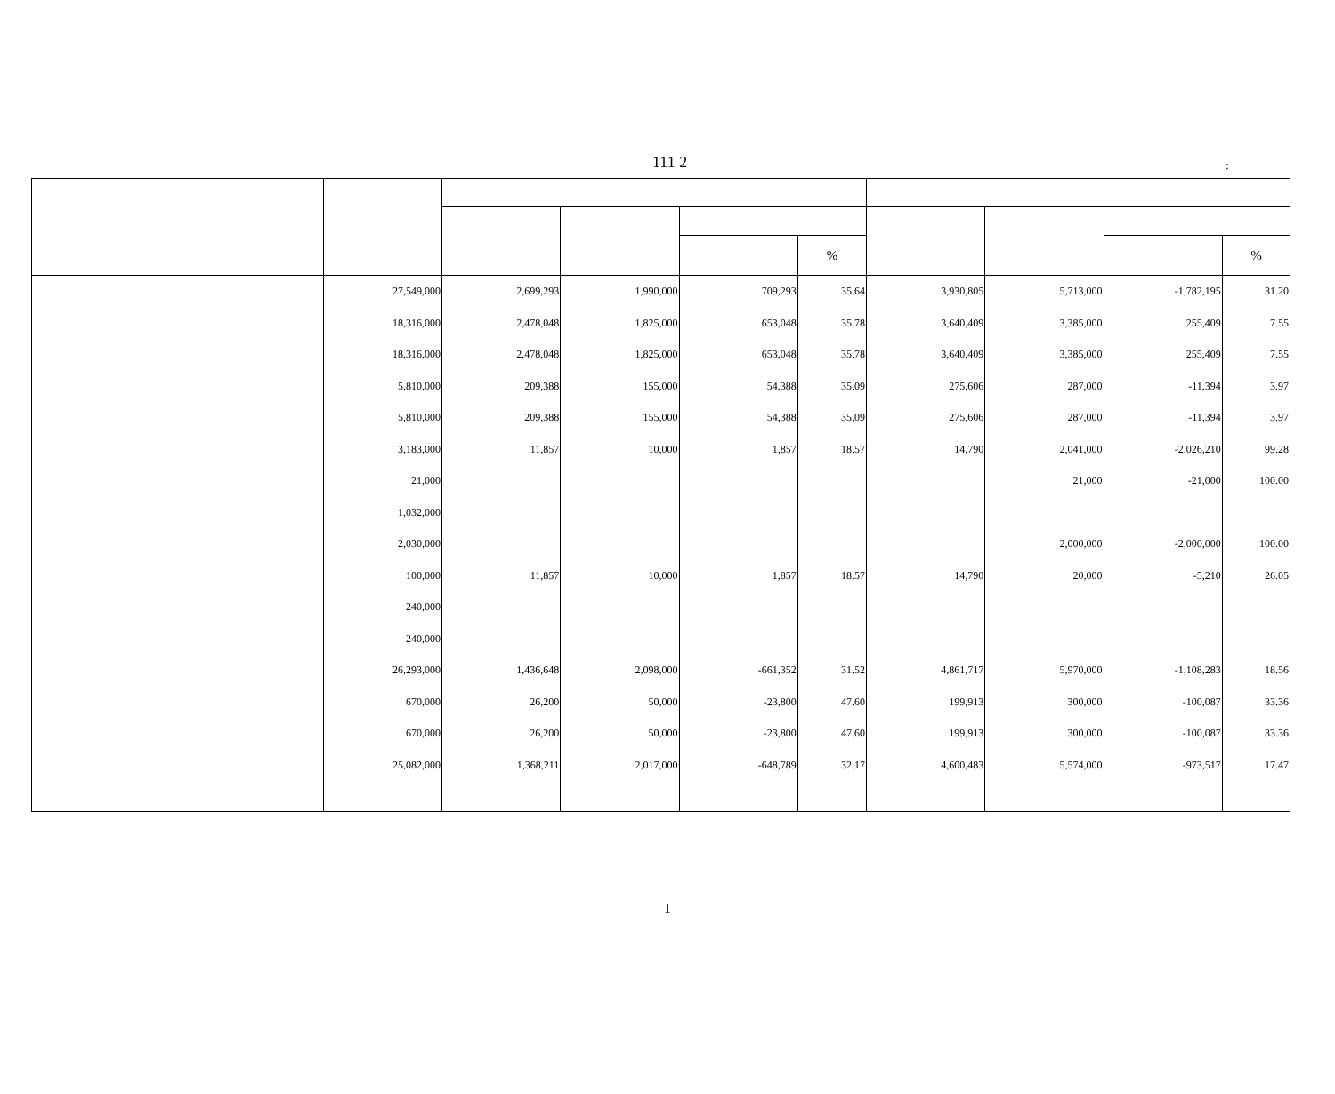111 2:
| | | | | | % | | | | % |
| --- | --- | --- | --- | --- | --- | --- | --- | --- | --- |
| | 27,549,000 | 2,699,293 | 1,990,000 | 709,293 | 35.64 | 3,930,805 | 5,713,000 | -1,782,195 | 31.20 |
| | 18,316,000 | 2,478,048 | 1,825,000 | 653,048 | 35.78 | 3,640,409 | 3,385,000 | 255,409 | 7.55 |
| | 18,316,000 | 2,478,048 | 1,825,000 | 653,048 | 35.78 | 3,640,409 | 3,385,000 | 255,409 | 7.55 |
| | 5,810,000 | 209,388 | 155,000 | 54,388 | 35.09 | 275,606 | 287,000 | -11,394 | 3.97 |
| | 5,810,000 | 209,388 | 155,000 | 54,388 | 35.09 | 275,606 | 287,000 | -11,394 | 3.97 |
| | 3,183,000 | 11,857 | 10,000 | 1,857 | 18.57 | 14,790 | 2,041,000 | -2,026,210 | 99.28 |
| | 21,000 | | | | | | 21,000 | -21,000 | 100.00 |
| | 1,032,000 | | | | | | | | |
| | 2,030,000 | | | | | | 2,000,000 | -2,000,000 | 100.00 |
| | 100,000 | 11,857 | 10,000 | 1,857 | 18.57 | 14,790 | 20,000 | -5,210 | 26.05 |
| | 240,000 | | | | | | | | |
| | 240,000 | | | | | | | | |
| | 26,293,000 | 1,436,648 | 2,098,000 | -661,352 | 31.52 | 4,861,717 | 5,970,000 | -1,108,283 | 18.56 |
| | 670,000 | 26,200 | 50,000 | -23,800 | 47.60 | 199,913 | 300,000 | -100,087 | 33.36 |
| | 670,000 | 26,200 | 50,000 | -23,800 | 47.60 | 199,913 | 300,000 | -100,087 | 33.36 |
| | 25,082,000 | 1,368,211 | 2,017,000 | -648,789 | 32.17 | 4,600,483 | 5,574,000 | -973,517 | 17.47 |
1